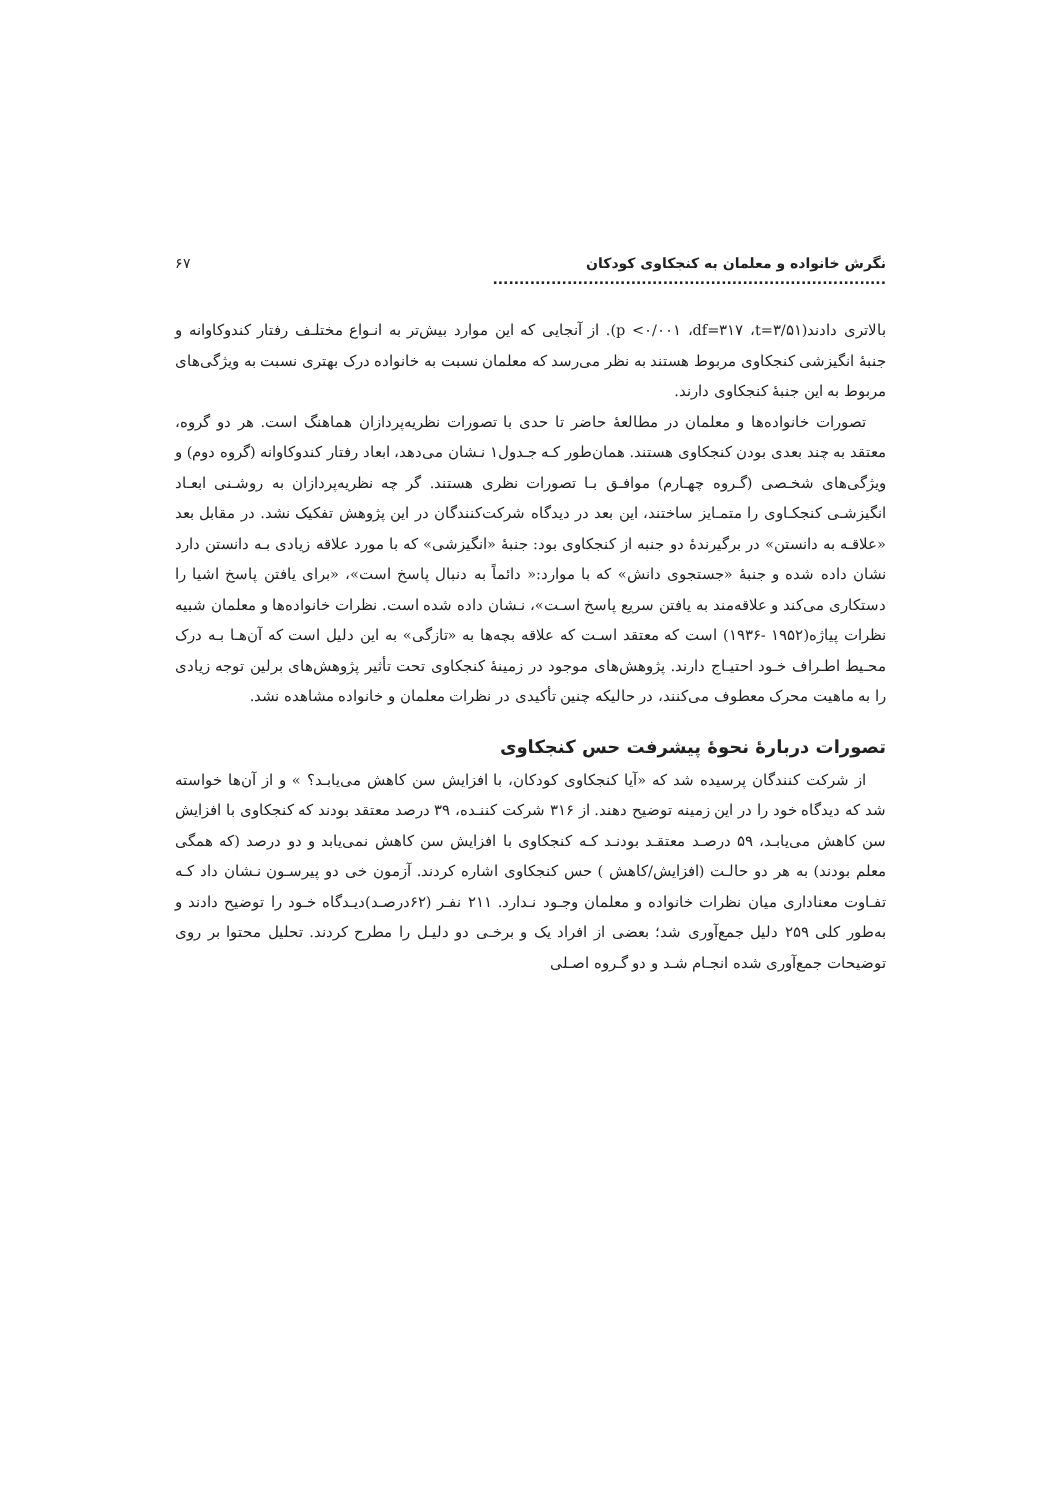نگرش خانواده و معلمان به کنجکاوی کودکان .......................................................................... ۶۷
بالاتری دادند(p <۰/۰۰۱ ،df=۳۱۷ ،t=۳/۵۱). از آنجایی که این موارد بیش‌تر به انـواع مختلـف رفتار کندوکاوانه و جنبۀ انگیزشی کنجکاوی مربوط هستند به نظر می‌رسد که معلمان نسبت به خانواده درک بهتری نسبت به ویژگی‌های مربوط به این جنبۀ کنجکاوی دارند.
تصورات خانواده‌ها و معلمان در مطالعۀ حاضر تا حدی با تصورات نظریه‌پردازان هماهنگ است. هر دو گروه، معتقد به چند بعدی بودن کنجکاوی هستند. همان‌طور کـه جـدول۱ نـشان می‌دهد، ابعاد رفتار کندوکاوانه (گروه دوم) و ویژگی‌های شخـصی (گـروه چهـارم) موافـق بـا تصورات نظری هستند. گر چه نظریه‌پردازان به روشـنی ابعـاد انگیزشـی کنجکـاوی را متمـایز ساختند، این بعد در دیدگاه شرکت‌کنندگان در این پژوهش تفکیک نشد. در مقابل بعد «علاقـه به دانستن» در برگیرندۀ دو جنبه از کنجکاوی بود: جنبۀ «انگیزشی» که با مورد علاقه زیادی بـه دانستن دارد نشان داده شده و جنبۀ «جستجوی دانش» که با موارد:« دائماً به دنبال پاسخ است»، «برای یافتن پاسخ اشیا را دستکاری می‌کند و علاقه‌مند به یافتن سریع پاسخ اسـت»، نـشان داده شده است. نظرات خانواده‌ها و معلمان شبیه نظرات پیاژه(۱۹۵۲ -۱۹۳۶) است که معتقد اسـت که علاقه بچه‌ها به «تازگی» به این دلیل است که آن‌هـا بـه درک محـیط اطـراف خـود احتیـاج دارند. پژوهش‌های موجود در زمینۀ کنجکاوی تحت تأثیر پژوهش‌های برلین توجه زیادی را به ماهیت محرک معطوف می‌کنند، در حالیکه چنین تأکیدی در نظرات معلمان و خانواده مشاهده نشد.
تصورات دربارۀ نحوۀ پیشرفت حس کنجکاوی
از شرکت کنندگان پرسیده شد که «آیا کنجکاوی کودکان، با افزایش سن کاهش می‌یابـد؟ » و از آن‌ها خواسته شد که دیدگاه خود را در این زمینه توضیح دهند. از ۳۱۶ شرکت کننـده، ۳۹ درصد معتقد بودند که کنجکاوی با افزایش سن کاهش می‌یابـد، ۵۹ درصـد معتقـد بودنـد کـه کنجکاوی با افزایش سن کاهش نمی‌یابد و دو درصد (که همگی معلم بودند) به هر دو حالـت (افزایش/کاهش ) حس کنجکاوی اشاره کردند. آزمون خی دو پیرسـون نـشان داد کـه تفـاوت معناداری میان نظرات خانواده و معلمان وجـود نـدارد. ۲۱۱ نفـر (۶۲درصـد)دیـدگاه خـود را توضیح دادند و به‌طور کلی ۲۵۹ دلیل جمع‌آوری شد؛ بعضی از افراد یک و برخـی دو دلیـل را مطرح کردند. تحلیل محتوا بر روی توضیحات جمع‌آوری شده انجـام شـد و دو گـروه اصـلی